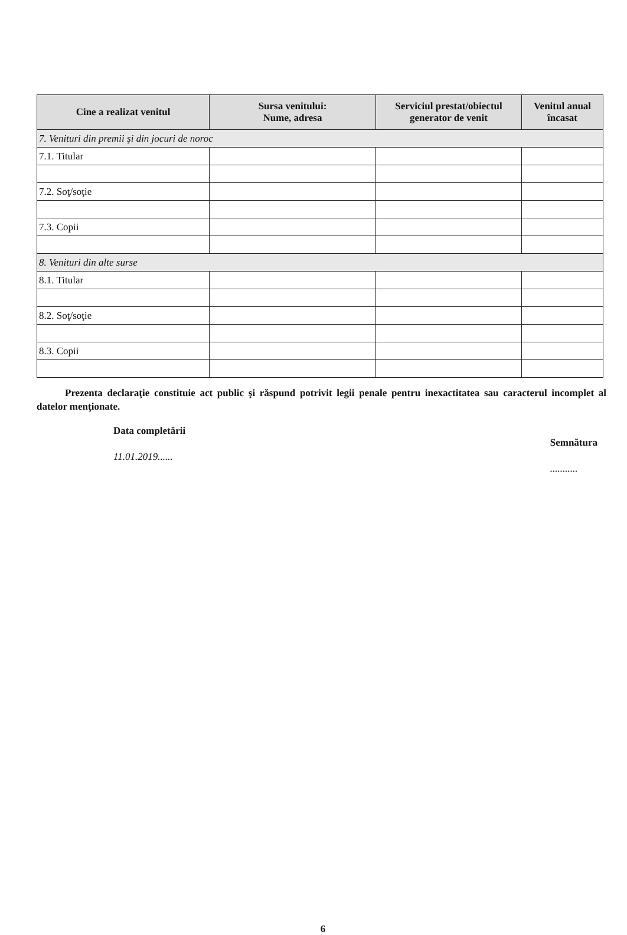| Cine a realizat venitul | Sursa venitului: Nume, adresa | Serviciul prestat/obiectul generator de venit | Venitul anual încasat |
| --- | --- | --- | --- |
| 7. Venituri din premii şi din jocuri de noroc | | | |
| 7.1. Titular | | | |
| 7.2. Soţ/soţie | | | |
| 7.3. Copii | | | |
| 8. Venituri din alte surse | | | |
| 8.1. Titular | | | |
| 8.2. Soţ/soţie | | | |
| 8.3. Copii | | | |
Prezenta declaraţie constituie act public şi răspund potrivit legii penale pentru inexactitatea sau caracterul incomplet al datelor menţionate.
Data completării
11.01.2019......
Semnătura
...........
6